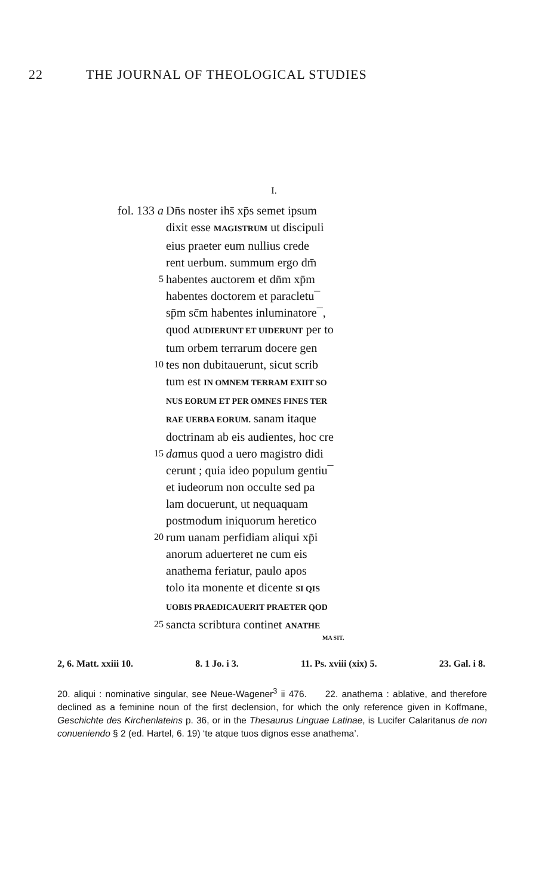22 THE JOURNAL OF THEOLOGICAL STUDIES
I.
fol. 133 a Dn̄s noster ihs̄ xp̄s semet ipsum
dixit esse MAGISTRUM ut discipuli
eius praeter eum nullius crede
rent uerbum. summum ergo dm̄
5 habentes auctorem et dn̄m xp̄m
habentes doctorem et paracletu¯
sp̄m sc̄m habentes inluminatore¯,
quod AUDIERUNT ET UIDERUNT per to
tum orbem terrarum docere gen
10 tes non dubitauerunt, sicut scrib
tum est IN OMNEM TERRAM EXIIT SO
NUS EORUM ET PER OMNES FINES TER
RAE UERBA EORUM. sanam itaque
doctrinam ab eis audientes, hoc cre
15 damus quod a uero magistro didi
cerunt ; quia ideo populum gentiu¯
et iudeorum non occulte sed pa
lam docuerunt, ut nequaquam
postmodum iniquorum heretico
20 rum uanam perfidiam aliqui xp̄i
anorum aduerteret ne cum eis
anathema feriatur, paulo apos
tolo ita monente et dicente SI QIS
UOBIS PRAEDICAUERIT PRAETER QOD
25 sancta scribtura continet ANATHE
MA SIT.
2, 6. Matt. xxiii 10. 8. 1 Jo. i 3. 11. Ps. xviii (xix) 5. 23. Gal. i 8.
20. aliqui : nominative singular, see Neue-Wagener<sup>3</sup> ii 476. 22. anathema : ablative, and therefore declined as a feminine noun of the first declension, for which the only reference given in Koffmane, Geschichte des Kirchenlateins p. 36, or in the Thesaurus Linguae Latinae, is Lucifer Calaritanus de non conueniendo § 2 (ed. Hartel, 6. 19) ‘te atque tuos dignos esse anathema’.